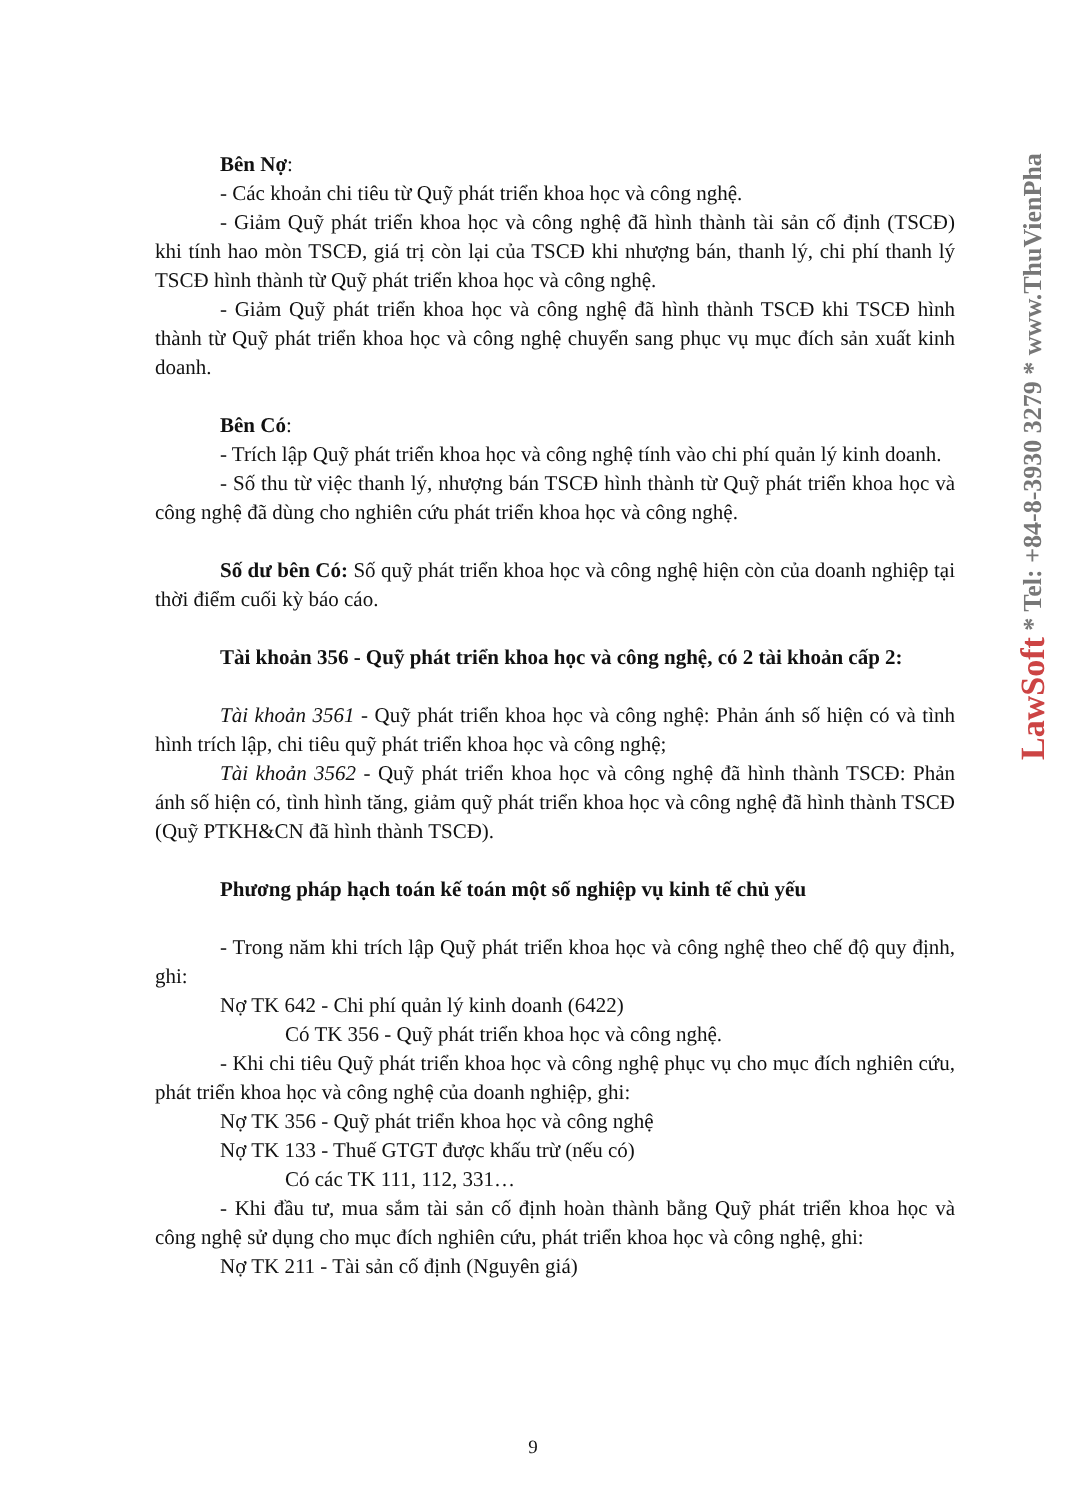Bên Nợ:
- Các khoản chi tiêu từ Quỹ phát triển khoa học và công nghệ.
- Giảm Quỹ phát triển khoa học và công nghệ đã hình thành tài sản cố định (TSCĐ) khi tính hao mòn TSCĐ, giá trị còn lại của TSCĐ khi nhượng bán, thanh lý, chi phí thanh lý TSCĐ hình thành từ Quỹ phát triển khoa học và công nghệ.
- Giảm Quỹ phát triển khoa học và công nghệ đã hình thành TSCĐ khi TSCĐ hình thành từ Quỹ phát triển khoa học và công nghệ chuyển sang phục vụ mục đích sản xuất kinh doanh.
Bên Có:
- Trích lập Quỹ phát triển khoa học và công nghệ tính vào chi phí quản lý kinh doanh.
- Số thu từ việc thanh lý, nhượng bán TSCĐ hình thành từ Quỹ phát triển khoa học và công nghệ đã dùng cho nghiên cứu phát triển khoa học và công nghệ.
Số dư bên Có: Số quỹ phát triển khoa học và công nghệ hiện còn của doanh nghiệp tại thời điểm cuối kỳ báo cáo.
Tài khoản 356 - Quỹ phát triển khoa học và công nghệ, có 2 tài khoản cấp 2:
Tài khoản 3561 - Quỹ phát triển khoa học và công nghệ: Phản ánh số hiện có và tình hình trích lập, chi tiêu quỹ phát triển khoa học và công nghệ;
Tài khoản 3562 - Quỹ phát triển khoa học và công nghệ đã hình thành TSCĐ: Phản ánh số hiện có, tình hình tăng, giảm quỹ phát triển khoa học và công nghệ đã hình thành TSCĐ (Quỹ PTKH&CN đã hình thành TSCĐ).
Phương pháp hạch toán kế toán một số nghiệp vụ kinh tế chủ yếu
- Trong năm khi trích lập Quỹ phát triển khoa học và công nghệ theo chế độ quy định, ghi:
Nợ TK 642 - Chi phí quản lý kinh doanh (6422)
Có TK 356 - Quỹ phát triển khoa học và công nghệ.
- Khi chi tiêu Quỹ phát triển khoa học và công nghệ phục vụ cho mục đích nghiên cứu, phát triển khoa học và công nghệ của doanh nghiệp, ghi:
Nợ TK 356 - Quỹ phát triển khoa học và công nghệ
Nợ TK 133 - Thuế GTGT được khấu trừ (nếu có)
Có các TK 111, 112, 331…
- Khi đầu tư, mua sắm tài sản cố định hoàn thành bằng Quỹ phát triển khoa học và công nghệ sử dụng cho mục đích nghiên cứu, phát triển khoa học và công nghệ, ghi:
Nợ TK 211 - Tài sản cố định (Nguyên giá)
LawSoft * Tel: +84-8-3930 3279 * www.ThuVienPha
9